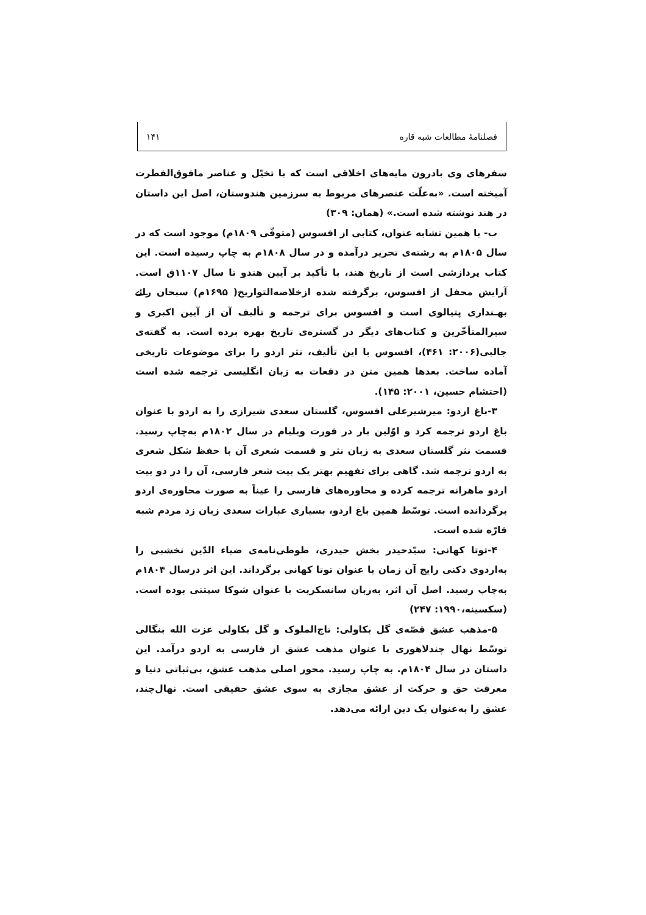فصلنامهٔ مطالعات شبه قاره ۱۴۱
سفرهای وی بادرون مایه‌های اخلاقی است که با تخیّل و عناصر مافوق‌الفطرت آمیخته است. «به‌علّت عنصرهای مربوط به سرزمین هندوستان، اصل این داستان در هند نوشته شده است.» (همان: ۳۰۹)
ب- با همین تشابه عنوان، کتابی از افسوس (متوفّی ۱۸۰۹م) موجود است که در سال ۱۸۰۵م به رشته‌ی تحریر درآمده و در سال ۱۸۰۸م به چاپ رسیده است. این کتاب پردازشی است از تاریخ هند، با تأکید بر آیین هندو تا سال ۱۱۰۷ق است. آرایش محفل از افسوس، برگرفته شده ازخلاصه‌التواریخ( ۱۶۹۵م) سبحان رائے بهـنداری پتیالوی است و افسوس برای ترجمه و تألیف آن از آیین اکبری و سیرالمتأخّرین و کتاب‌های دیگر در گستره‌ی تاریخ بهره برده است. به گفته‌ی جالبی(۲۰۰۶: ۴۶۱)، افسوس با این تألیف، نثر اردو را برای موضوعات تاریخی آماده ساخت. بعدها همین متن در دفعات به زبان انگلیسی ترجمه شده است (احتشام حسین، ۲۰۰۱: ۱۴۵).
۳-باغ اردو: میرشیرعلی افسوس، گلستان سعدی شیرازی را به اردو با عنوان باغ اردو ترجمه کرد و اوّلین بار در فورت ویلیام در سال ۱۸۰۲م به‌چاپ رسید. قسمت نثر گلستان سعدی به زبان نثر و قسمت شعری آن با حفظ شکل شعری به اردو ترجمه شد. گاهی برای تفهیم بهتر یک بیت شعر فارسی، آن را در دو بیت اردو ماهرانه ترجمه کرده و محاوره‌های فارسی را عیناً به صورت محاوره‌ی اردو برگردانده است. توسّط همین باغ اردو، بسیاری عبارات سعدی زبان زد مردم شبه قارّه شده است.
۴-توتا کهانی: سیّدحیدر بخش حیدری، طوطی‌نامه‌ی ضیاء الدّین نخشبی را به‌اردوی دکنی رایج آن زمان با عنوان توتا کهانی برگرداند. این اثر درسال ۱۸۰۴م به‌چاپ رسید. اصل آن اثر، به‌زبان سانسکریت با عنوان شوکا سپتتی بوده است. (سکسینه،۱۹۹۰: ۲۴۷)
۵-مذهب عشق قصّه‌ی گل بکاولی: تاج‌الملوک و گل بکاولی عزت الله بنگالی توسّط نهال چندلاهوری با عنوان مذهب عشق از فارسی به اردو درآمد. این داستان در سال ۱۸۰۴م. به چاپ رسید. محور اصلی مذهب عشق، بی‌ثباتی دنیا و معرفت حق و حرکت از عشق مجازی به سوی عشق حقیقی است. نهال‌چند، عشق را به‌عنوان یک دین ارائه می‌دهد.